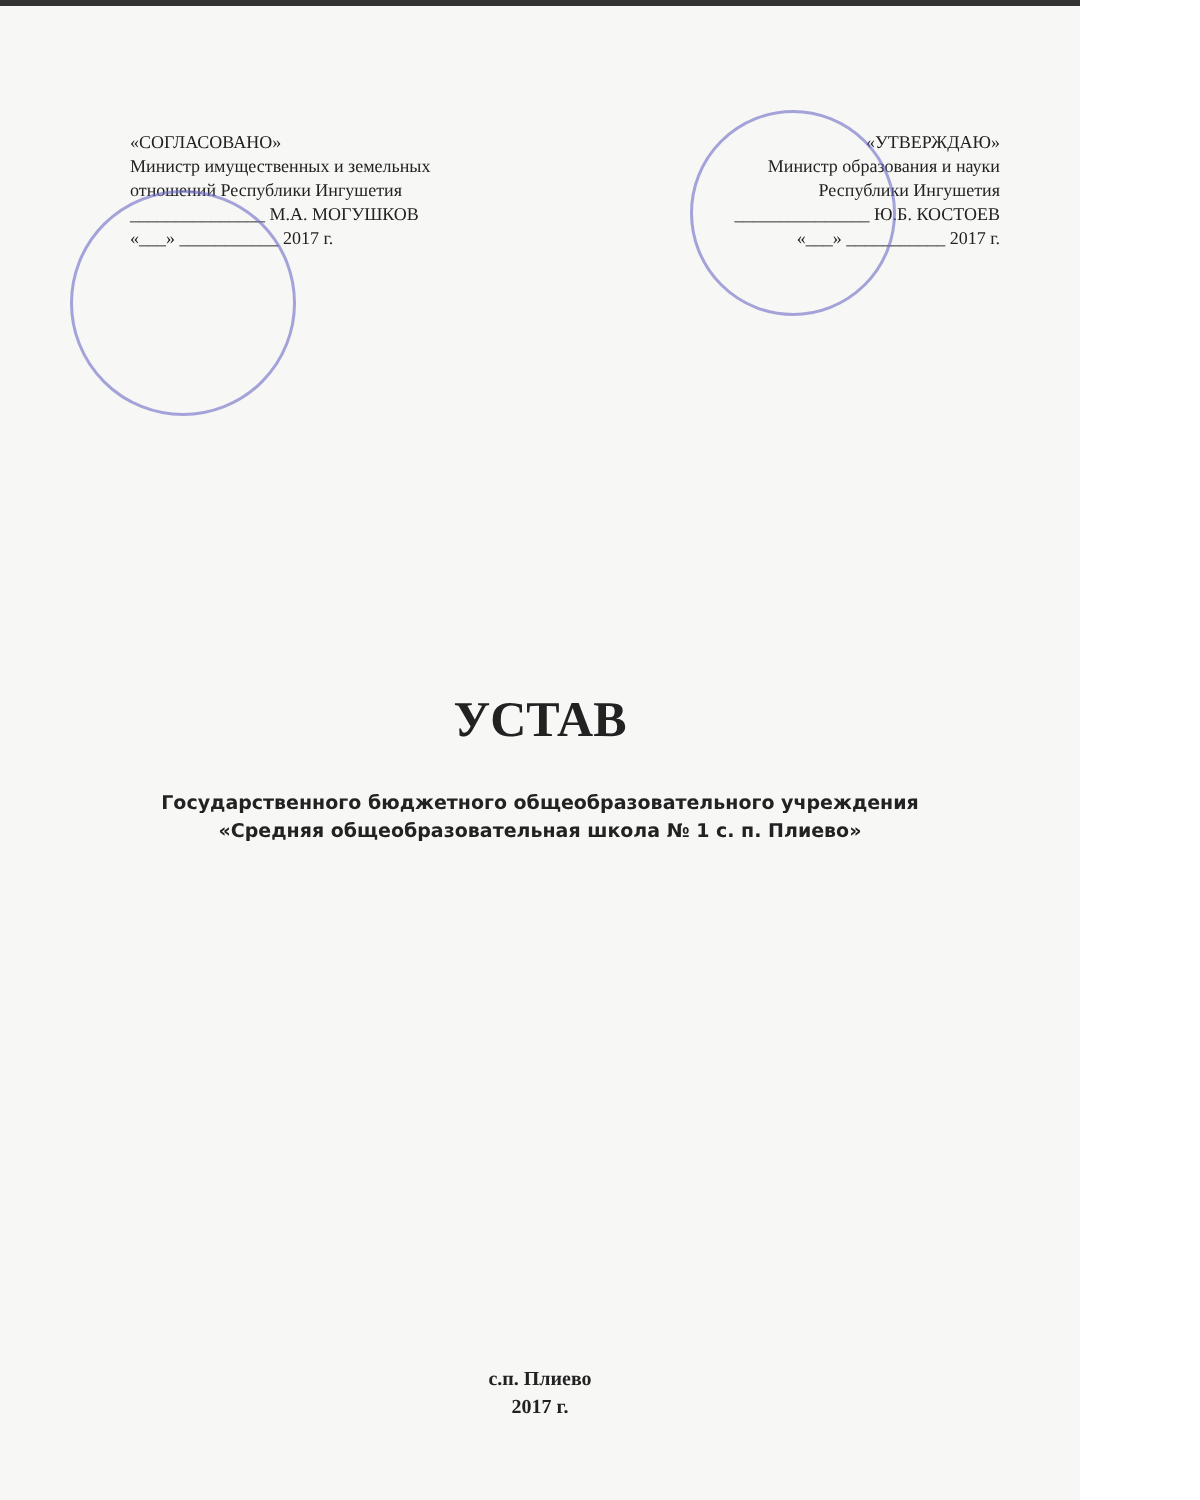«СОГЛАСОВАНО»
Министр имущественных и земельных
отношений Республики Ингушетия
_______________ М.А. МОГУШКОВ
«___» ___________ 2017 г.
«УТВЕРЖДАЮ»
Министр образования и науки
Республики Ингушетия
_______________ Ю.Б. КОСТОЕВ
«___» ___________ 2017 г.
УСТАВ
Государственного бюджетного общеобразовательного учреждения
«Средняя общеобразовательная школа № 1 с. п. Плиево»
с.п. Плиево
2017 г.